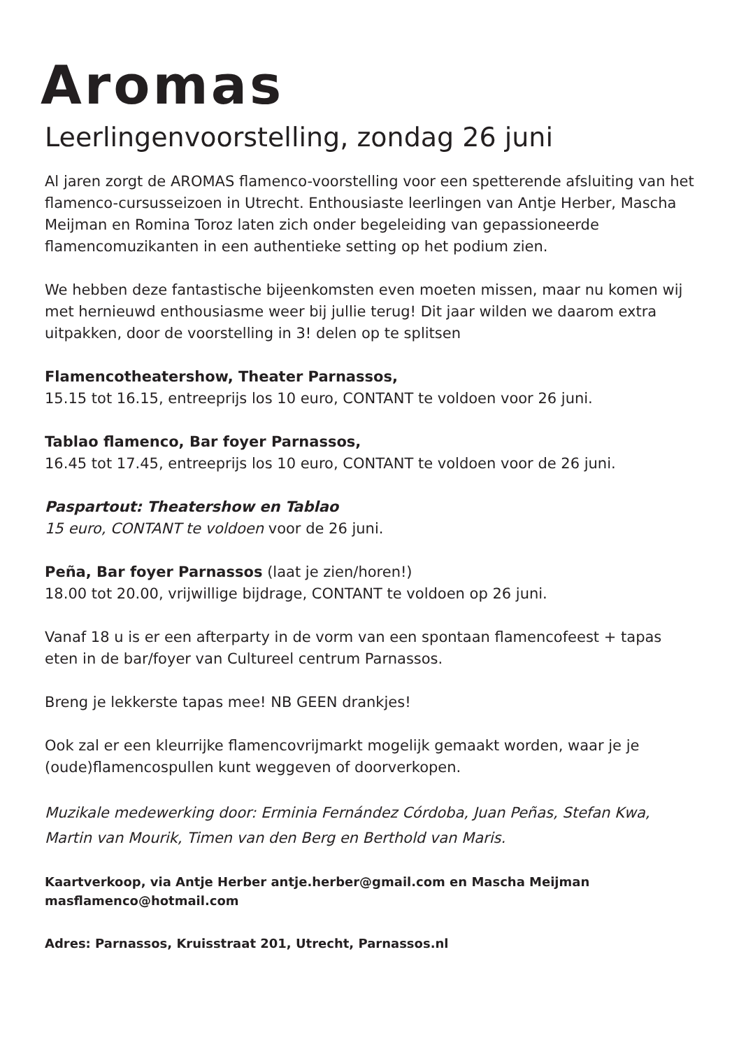Aromas
Leerlingenvoorstelling, zondag 26 juni
Al jaren zorgt de AROMAS flamenco-voorstelling voor een spetterende afsluiting van het flamenco-cursusseizoen in Utrecht. Enthousiaste leerlingen van Antje Herber, Mascha Meijman en Romina Toroz laten zich onder begeleiding van gepassioneerde flamencomuzikanten in een authentieke setting op het podium zien.
We hebben deze fantastische bijeenkomsten even moeten missen, maar nu komen wij met hernieuwd enthousiasme weer bij jullie terug! Dit jaar wilden we daarom extra uitpakken, door de voorstelling in 3! delen op te splitsen
Flamencotheatershow, Theater Parnassos,
15.15 tot 16.15, entreeprijs los 10 euro, CONTANT te voldoen voor 26 juni.
Tablao flamenco, Bar foyer Parnassos,
16.45 tot 17.45, entreeprijs los 10 euro, CONTANT te voldoen voor de 26 juni.
Paspartout: Theatershow en Tablao
15 euro, CONTANT te voldoen voor de 26 juni.
Peña, Bar foyer Parnassos (laat je zien/horen!)
18.00 tot 20.00, vrijwillige bijdrage, CONTANT te voldoen op 26 juni.
Vanaf 18 u is er een afterparty in de vorm van een spontaan flamencofeest + tapas eten in de bar/foyer van Cultureel centrum Parnassos.
Breng je lekkerste tapas mee! NB GEEN drankjes!
Ook zal er een kleurrijke flamencovrijmarkt mogelijk gemaakt worden, waar je je (oude)flamencospullen kunt weggeven of doorverkopen.
Muzikale medewerking door: Erminia Fernández Córdoba, Juan Peñas, Stefan Kwa, Martin van Mourik, Timen van den Berg en Berthold van Maris.
Kaartverkoop, via Antje Herber antje.herber@gmail.com en Mascha Meijman masflamenco@hotmail.com
Adres: Parnassos, Kruisstraat 201, Utrecht, Parnassos.nl